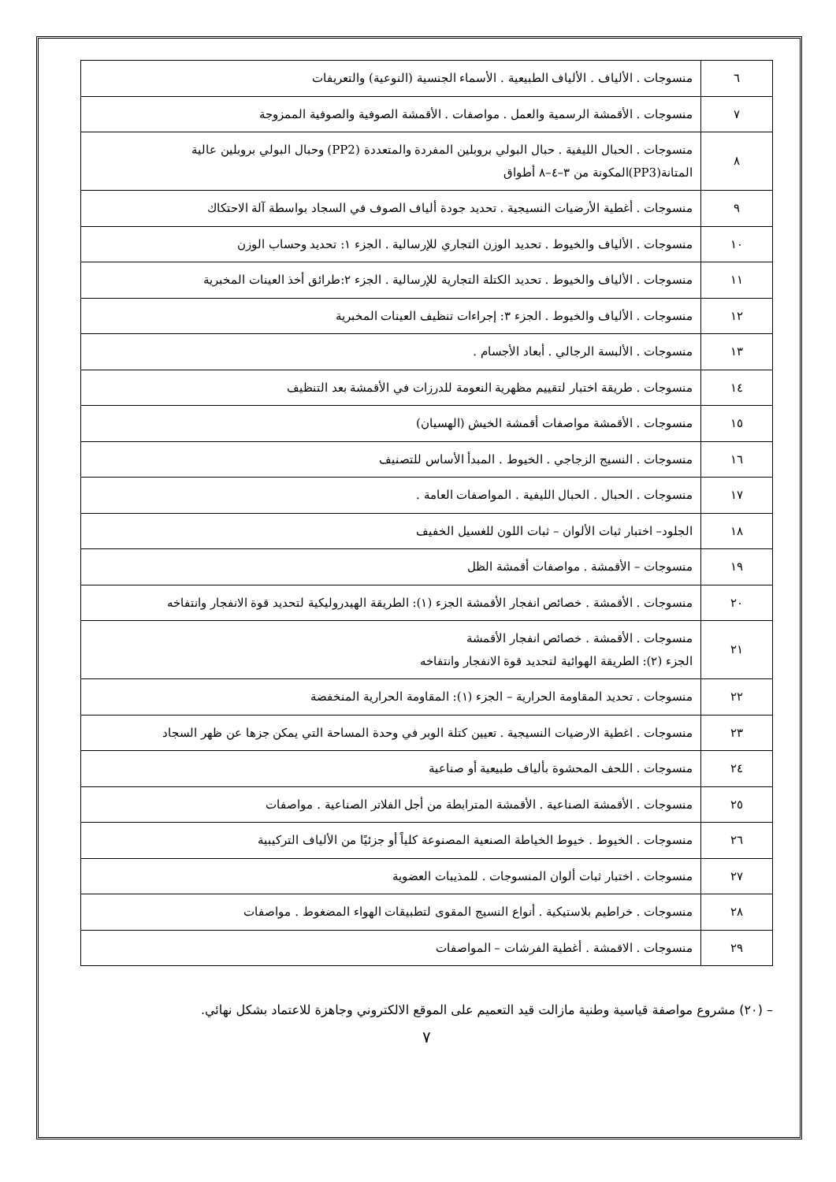| ٦ | منسوجات . الألياف . الألياف الطبيعية . الأسماء الجنسية (النوعية) والتعريفات |
| ٧ | منسوجات . الأقمشة الرسمية والعمل . مواصفات . الأقمشة الصوفية والصوفية الممزوجة |
| ٨ | منسوجات . الحبال الليفية . حبال البولي بروبلين المفردة والمتعددة (PP2) وحبال البولي بروبلين عالية المتانة(PP3)المكونة من ٣–٤–٨ أطواق |
| ٩ | منسوجات . أغطية الأرضيات النسيجية . تحديد جودة ألياف الصوف في السجاد بواسطة آلة الاحتكاك |
| ١٠ | منسوجات . الألياف والخيوط . تحديد الوزن التجاري للإرسالية . الجزء ١: تحديد وحساب الوزن |
| ١١ | منسوجات . الألياف والخيوط . تحديد الكتلة التجارية للإرسالية . الجزء ٢:طرائق أخذ العينات المخبرية |
| ١٢ | منسوجات . الألياف والخيوط . الجزء ٣: إجراءات تنظيف العينات المخبرية |
| ١٣ | منسوجات . الألبسة الرجالي . أبعاد الأجسام . |
| ١٤ | منسوجات . طريقة اختبار لتقييم مظهرية النعومة للدرزات في الأقمشة بعد التنظيف |
| ١٥ | منسوجات . الأقمشة مواصفات أقمشة الخيش (الهسيان) |
| ١٦ | منسوجات . النسيج الزجاجي . الخيوط . المبدأ الأساس للتصنيف |
| ١٧ | منسوجات . الحبال . الحبال الليفية . المواصفات العامة . |
| ١٨ | الجلود– اختبار ثبات الألوان – ثبات اللون للغسيل الخفيف |
| ١٩ | منسوجات – الأقمشة . مواصفات أقمشة الظل |
| ٢٠ | منسوجات . الأقمشة . خصائص انفجار الأقمشة الجزء (١): الطريقة الهيدروليكية لتحديد قوة الانفجار وانتفاخه |
| ٢١ | منسوجات . الأقمشة . خصائص انفجار الأقمشة الجزء (٢): الطريقة الهوائية لتحديد قوة الانفجار وانتفاخه |
| ٢٢ | منسوجات . تحديد المقاومة الحرارية – الجزء (١): المقاومة الحرارية المنخفضة |
| ٢٣ | منسوجات . اغطية الارضيات النسيجية . تعيين كتلة الوبر في وحدة المساحة التي يمكن جزها عن ظهر السجاد |
| ٢٤ | منسوجات . اللحف المحشوة بألياف طبيعية أو صناعية |
| ٢٥ | منسوجات . الأقمشة الصناعية . الأقمشة المترابطة من أجل الفلاتر الصناعية . مواصفات |
| ٢٦ | منسوجات . الخيوط . خيوط الخياطة الصنعية المصنوعة كلياً أو جزئيًا من الألياف التركيبية |
| ٢٧ | منسوجات . اختبار ثبات ألوان المنسوجات . للمذيبات العضوية |
| ٢٨ | منسوجات . خراطيم بلاستيكية . أنواع النسيج المقوى لتطبيقات الهواء المضغوط . مواصفات |
| ٢٩ | منسوجات . الاقمشة . أغطية الفرشات – المواصفات |
– (٢٠) مشروع مواصفة قياسية وطنية مازالت قيد التعميم على الموقع الالكتروني وجاهزة للاعتماد بشكل نهائي.
٧